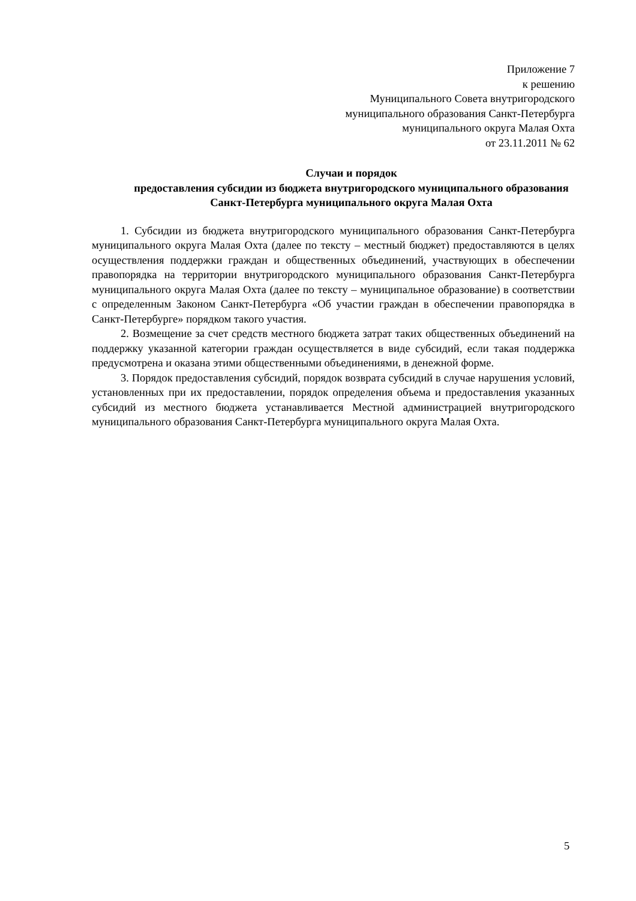Приложение 7
к решению
Муниципального Совета внутригородского
муниципального образования Санкт-Петербурга
муниципального округа Малая Охта
от 23.11.2011 № 62
Случаи и порядок
предоставления субсидии из бюджета внутригородского муниципального образования Санкт-Петербурга муниципального округа Малая Охта
1. Субсидии из бюджета внутригородского муниципального образования Санкт-Петербурга муниципального округа Малая Охта (далее по тексту – местный бюджет) предоставляются в целях осуществления поддержки граждан и общественных объединений, участвующих в обеспечении правопорядка на территории внутригородского муниципального образования Санкт-Петербурга муниципального округа Малая Охта (далее по тексту – муниципальное образование) в соответствии с определенным Законом Санкт-Петербурга «Об участии граждан в обеспечении правопорядка в Санкт-Петербурге» порядком такого участия.
2. Возмещение за счет средств местного бюджета затрат таких общественных объединений на поддержку указанной категории граждан осуществляется в виде субсидий, если такая поддержка предусмотрена и оказана этими общественными объединениями, в денежной форме.
3. Порядок предоставления субсидий, порядок возврата субсидий в случае нарушения условий, установленных при их предоставлении, порядок определения объема и предоставления указанных субсидий из местного бюджета устанавливается Местной администрацией внутригородского муниципального образования Санкт-Петербурга муниципального округа Малая Охта.
5